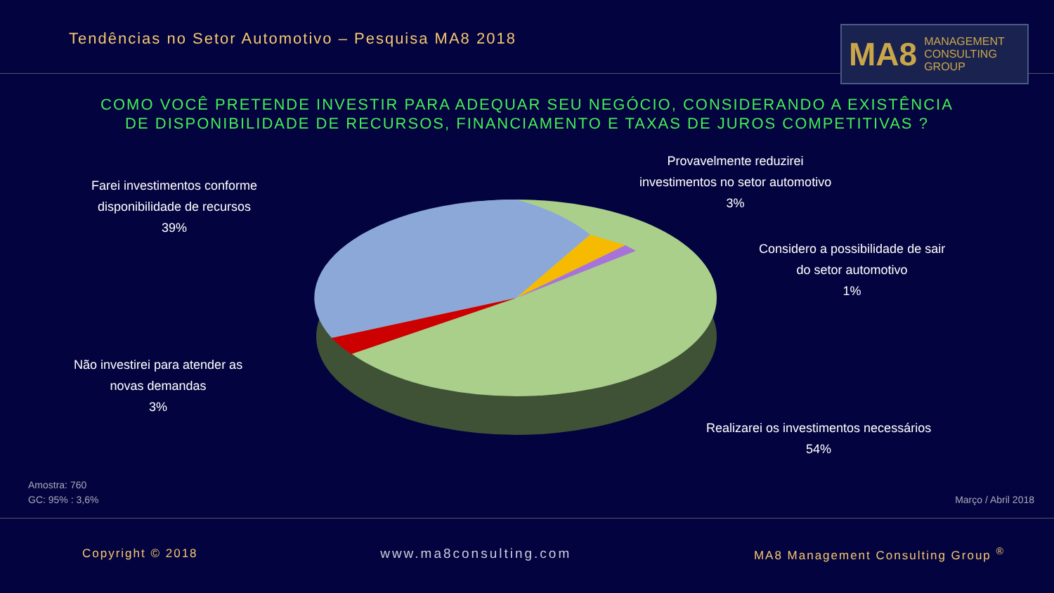Tendências no Setor Automotivo – Pesquisa MA8 2018
MA8 MANAGEMENT
CONSULTING GROUP
COMO VOCÊ PRETENDE INVESTIR PARA ADEQUAR SEU NEGÓCIO, CONSIDERANDO A EXISTÊNCIA
DE DISPONIBILIDADE DE RECURSOS, FINANCIAMENTO E TAXAS DE JUROS COMPETITIVAS ?
Farei investimentos conforme
disponibilidade de recursos
39%
Provavelmente reduzirei
investimentos no setor automotivo
3%
Considero a possibilidade de sair
do setor automotivo
1%
Não investirei para atender as
novas demandas
3%
Realizarei os investimentos necessários
54%
Amostra: 760
GC: 95% : 3,6%
Março / Abril 2018
Copyright © 2018 www.ma8consulting.com MA8 Management Consulting Group <sup>®</sup>